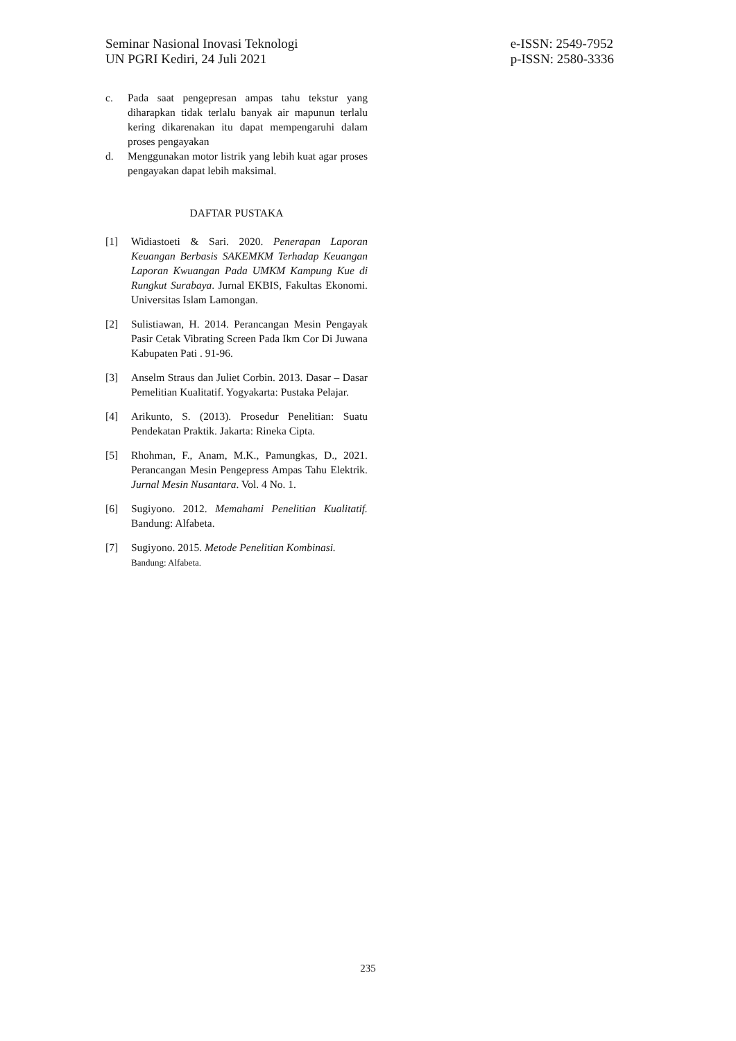Seminar Nasional Inovasi Teknologi
UN PGRI Kediri, 24 Juli 2021
e-ISSN: 2549-7952
p-ISSN: 2580-3336
c. Pada saat pengepresan ampas tahu tekstur yang diharapkan tidak terlalu banyak air mapunun terlalu kering dikarenakan itu dapat mempengaruhi dalam proses pengayakan
d. Menggunakan motor listrik yang lebih kuat agar proses pengayakan dapat lebih maksimal.
DAFTAR PUSTAKA
[1] Widiastoeti & Sari. 2020. Penerapan Laporan Keuangan Berbasis SAKEMKM Terhadap Keuangan Laporan Kwuangan Pada UMKM Kampung Kue di Rungkut Surabaya. Jurnal EKBIS, Fakultas Ekonomi. Universitas Islam Lamongan.
[2] Sulistiawan, H. 2014. Perancangan Mesin Pengayak Pasir Cetak Vibrating Screen Pada Ikm Cor Di Juwana Kabupaten Pati . 91-96.
[3] Anselm Straus dan Juliet Corbin. 2013. Dasar – Dasar Pemelitian Kualitatif. Yogyakarta: Pustaka Pelajar.
[4] Arikunto, S. (2013). Prosedur Penelitian: Suatu Pendekatan Praktik. Jakarta: Rineka Cipta.
[5] Rhohman, F., Anam, M.K., Pamungkas, D., 2021. Perancangan Mesin Pengepress Ampas Tahu Elektrik. Jurnal Mesin Nusantara. Vol. 4 No. 1.
[6] Sugiyono. 2012. Memahami Penelitian Kualitatif. Bandung: Alfabeta.
[7] Sugiyono. 2015. Metode Penelitian Kombinasi.
Bandung: Alfabeta.
235